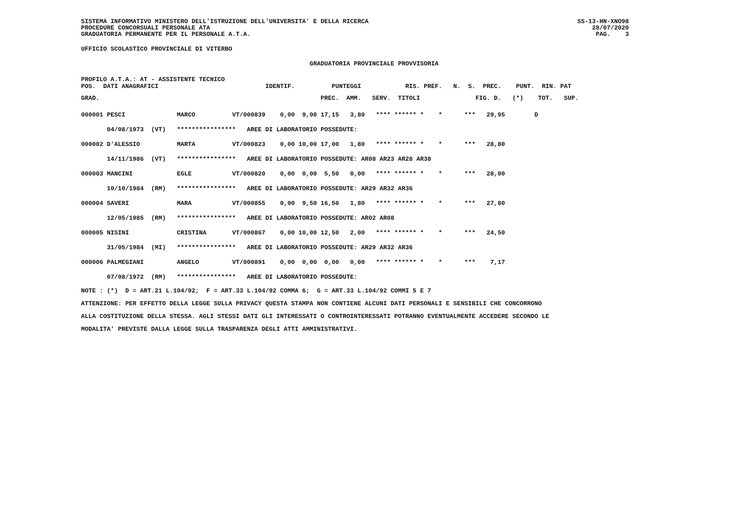SISTEMA INFORMATIVO MINISTERO DELL'ISTRUZIONE DELL'UNIVERSITA' E DELLA RICERCA
PROCEDURE CONCORSUALI PERSONALE ATA
GRADUATORIA PERMANENTE PER IL PERSONALE A.T.A.
SS-13-HN-XNO98
28/07/2020
PAG. 3
UFFICIO SCOLASTICO PROVINCIALE DI VITERBO
GRADUATORIA PROVINCIALE PROVVISORIA
PROFILO A.T.A.: AT - ASSISTENTE TECNICO POS. DATI ANAGRAFICI IDENTIF. PUNTEGGI RIS. PREF. N. S. PREC. PUNT. RIN. PAT
GRAD. PREC. AMM. SERV. TITOLI FIG. D. (*) TOT. SUP.
| 000001 PESCI MARCO VT/000839 0,00 9,00 17,15 3,80 **** ****** * * *** 29,95 D |
| 04/08/1973 (VT) **************** AREE DI LABORATORIO POSSEDUTE: |
| 000002 D'ALESSIO MARTA VT/000823 0,00 10,00 17,00 1,80 **** ****** * * *** 28,80 |
| 14/11/1986 (VT) **************** AREE DI LABORATORIO POSSEDUTE: AR08 AR23 AR28 AR38 |
| 000003 MANCINI EGLE VT/000820 0,00 0,00 5,50 0,00 **** ****** * * *** 28,00 |
| 10/10/1984 (RM) **************** AREE DI LABORATORIO POSSEDUTE: AR29 AR32 AR36 |
| 000004 SAVERI MARA VT/000855 0,00 9,50 16,50 1,80 **** ****** * * *** 27,80 |
| 12/05/1985 (RM) **************** AREE DI LABORATORIO POSSEDUTE: AR02 AR08 |
| 000005 NISINI CRISTINA VT/000867 0,00 10,00 12,50 2,00 **** ****** * * *** 24,50 |
| 31/05/1984 (MI) **************** AREE DI LABORATORIO POSSEDUTE: AR29 AR32 AR36 |
| 000006 PALMEGIANI ANGELO VT/000891 0,00 0,00 0,00 0,00 **** ****** * * *** 7,17 |
| 07/08/1972 (RM) **************** AREE DI LABORATORIO POSSEDUTE: |
NOTE : (*) D = ART.21 L.104/92; F = ART.33 L.104/92 COMMA 6; G = ART.33 L.104/92 COMMI 5 E 7 ATTENZIONE: PER EFFETTO DELLA LEGGE SULLA PRIVACY QUESTA STAMPA NON CONTIENE ALCUNI DATI PERSONALI E SENSIBILI CHE CONCORRONO ALLA COSTITUZIONE DELLA STESSA. AGLI STESSI DATI GLI INTERESSATI O CONTROINTERESSATI POTRANNO EVENTUALMENTE ACCEDERE SECONDO LE MODALITA' PREVISTE DALLA LEGGE SULLA TRASPARENZA DEGLI ATTI AMMINISTRATIVI.